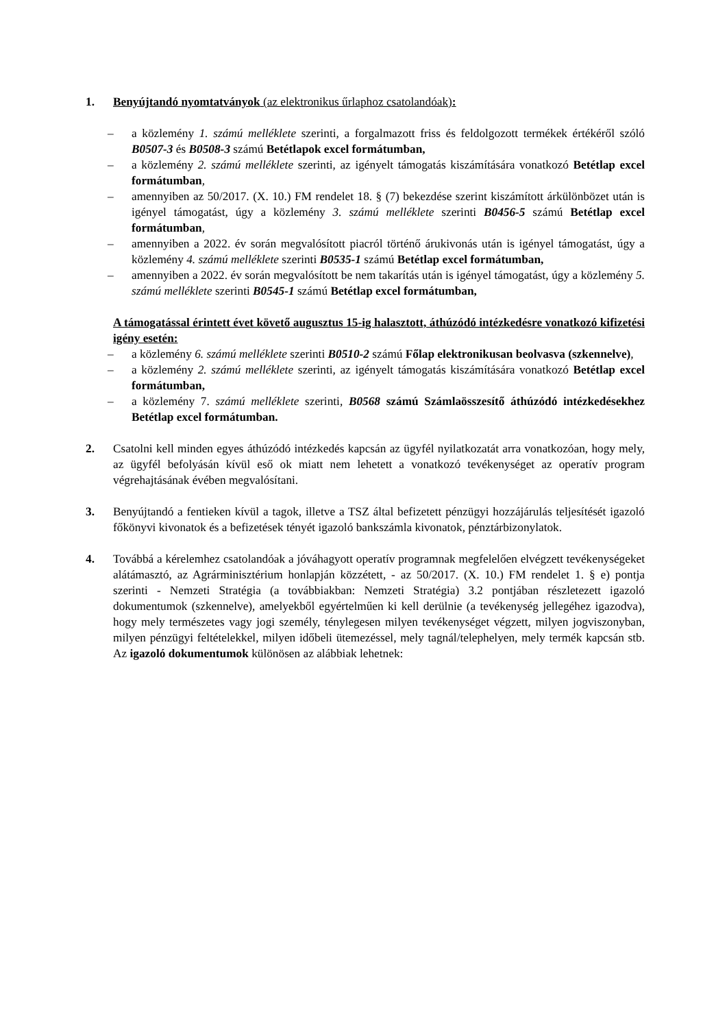1. Benyújtandó nyomtatványok (az elektronikus űrlaphoz csatolandóak):
– a közlemény 1. számú melléklete szerinti, a forgalmazott friss és feldolgozott termékek értékéről szóló B0507-3 és B0508-3 számú Betétlapok excel formátumban,
– a közlemény 2. számú melléklete szerinti, az igényelt támogatás kiszámítására vonatkozó Betétlap excel formátumban,
– amennyiben az 50/2017. (X. 10.) FM rendelet 18. § (7) bekezdése szerint kiszámított árkülönbözet után is igényel támogatást, úgy a közlemény 3. számú melléklete szerinti B0456-5 számú Betétlap excel formátumban,
– amennyiben a 2022. év során megvalósított piacról történő árukivonás után is igényel támogatást, úgy a közlemény 4. számú melléklete szerinti B0535-1 számú Betétlap excel formátumban,
– amennyiben a 2022. év során megvalósított be nem takarítás után is igényel támogatást, úgy a közlemény 5. számú melléklete szerinti B0545-1 számú Betétlap excel formátumban,
A támogatással érintett évet követő augusztus 15-ig halasztott, áthúzódó intézkedésre vonatkozó kifizetési igény esetén:
– a közlemény 6. számú melléklete szerinti B0510-2 számú Főlap elektronikusan beolvasva (szkennelve),
– a közlemény 2. számú melléklete szerinti, az igényelt támogatás kiszámítására vonatkozó Betétlap excel formátumban,
– a közlemény 7. számú melléklete szerinti, B0568 számú Számlaösszesítő áthúzódó intézkedésekhez Betétlap excel formátumban.
2. Csatolni kell minden egyes áthúzódó intézkedés kapcsán az ügyfél nyilatkozatát arra vonatkozóan, hogy mely, az ügyfél befolyásán kívül eső ok miatt nem lehetett a vonatkozó tevékenységet az operatív program végrehajtásának évében megvalósítani.
3. Benyújtandó a fentieken kívül a tagok, illetve a TSZ által befizetett pénzügyi hozzájárulás teljesítését igazoló főkönyvi kivonatok és a befizetések tényét igazoló bankszámla kivonatok, pénztárbizonylatok.
4. Továbbá a kérelemhez csatolandóak a jóváhagyott operatív programnak megfelelően elvégzett tevékenységeket alátámasztó, az Agrárminisztérium honlapján közzétett, - az 50/2017. (X. 10.) FM rendelet 1. § e) pontja szerinti - Nemzeti Stratégia (a továbbiakban: Nemzeti Stratégia) 3.2 pontjában részletezett igazoló dokumentumok (szkennelve), amelyekből egyértelműen ki kell derülnie (a tevékenység jellegéhez igazodva), hogy mely természetes vagy jogi személy, ténylegesen milyen tevékenységet végzett, milyen jogviszonyban, milyen pénzügyi feltételekkel, milyen időbeli ütemezéssel, mely tagnál/telephelyen, mely termék kapcsán stb. Az igazoló dokumentumok különösen az alábbiak lehetnek: